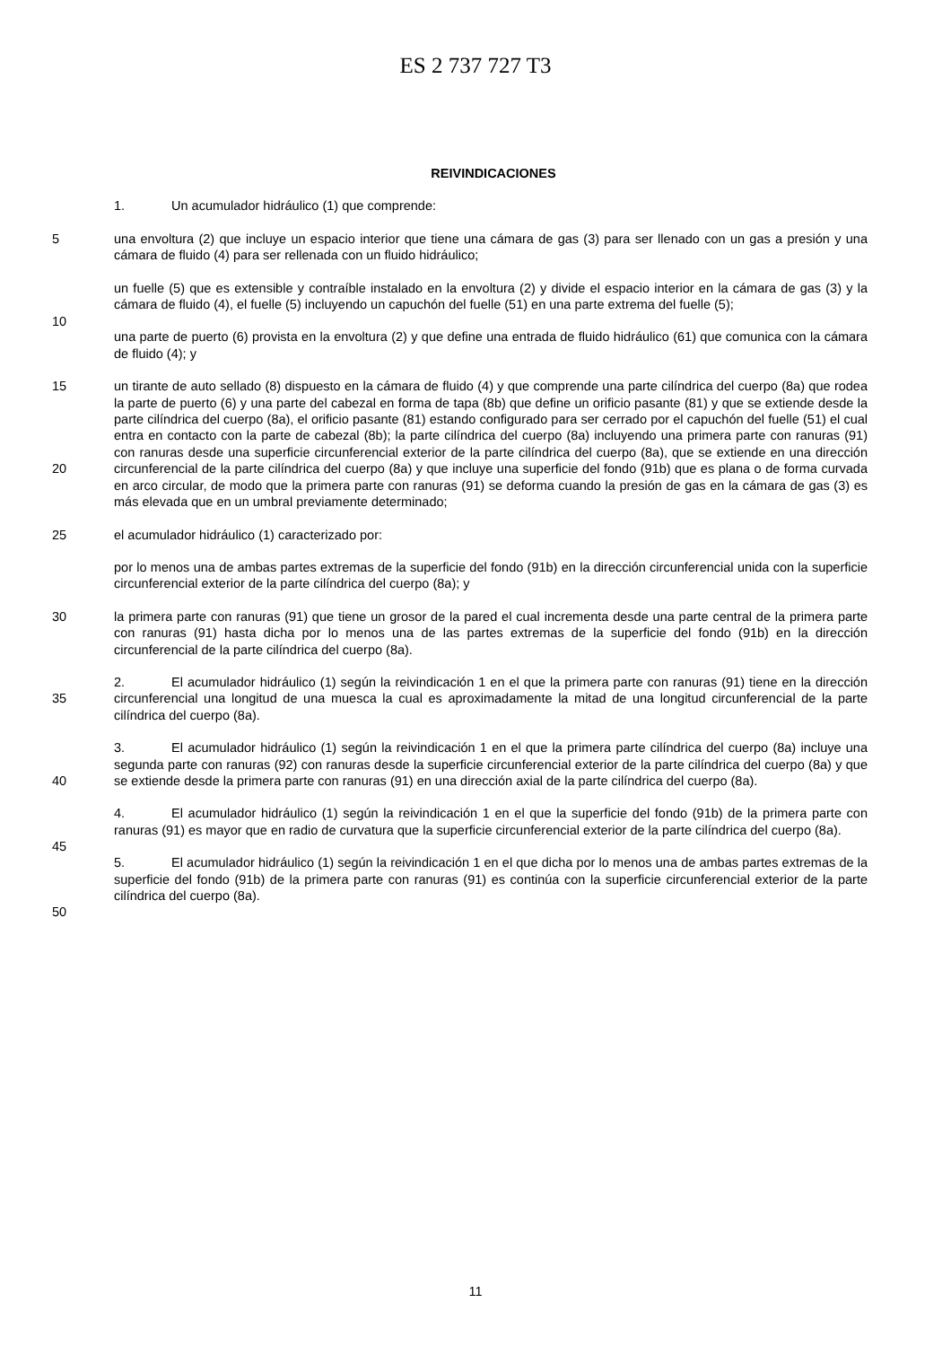ES 2 737 727 T3
REIVINDICACIONES
1. Un acumulador hidráulico (1) que comprende:
5
una envoltura (2) que incluye un espacio interior que tiene una cámara de gas (3) para ser llenado con un gas a presión y una cámara de fluido (4) para ser rellenada con un fluido hidráulico;
10
un fuelle (5) que es extensible y contraíble instalado en la envoltura (2) y divide el espacio interior en la cámara de gas (3) y la cámara de fluido (4), el fuelle (5) incluyendo un capuchón del fuelle (51) en una parte extrema del fuelle (5);
una parte de puerto (6) provista en la envoltura (2) y que define una entrada de fluido hidráulico (61) que comunica con la cámara de fluido (4); y
15
20
un tirante de auto sellado (8) dispuesto en la cámara de fluido (4) y que comprende una parte cilíndrica del cuerpo (8a) que rodea la parte de puerto (6) y una parte del cabezal en forma de tapa (8b) que define un orificio pasante (81) y que se extiende desde la parte cilíndrica del cuerpo (8a), el orificio pasante (81) estando configurado para ser cerrado por el capuchón del fuelle (51) el cual entra en contacto con la parte de cabezal (8b); la parte cilíndrica del cuerpo (8a) incluyendo una primera parte con ranuras (91) con ranuras desde una superficie circunferencial exterior de la parte cilíndrica del cuerpo (8a), que se extiende en una dirección circunferencial de la parte cilíndrica del cuerpo (8a) y que incluye una superficie del fondo (91b) que es plana o de forma curvada en arco circular, de modo que la primera parte con ranuras (91) se deforma cuando la presión de gas en la cámara de gas (3) es más elevada que en un umbral previamente determinado;
25
el acumulador hidráulico (1) caracterizado por:
por lo menos una de ambas partes extremas de la superficie del fondo (91b) en la dirección circunferencial unida con la superficie circunferencial exterior de la parte cilíndrica del cuerpo (8a); y
30
la primera parte con ranuras (91) que tiene un grosor de la pared el cual incrementa desde una parte central de la primera parte con ranuras (91) hasta dicha por lo menos una de las partes extremas de la superficie del fondo (91b) en la dirección circunferencial de la parte cilíndrica del cuerpo (8a).
35
2. El acumulador hidráulico (1) según la reivindicación 1 en el que la primera parte con ranuras (91) tiene en la dirección circunferencial una longitud de una muesca la cual es aproximadamente la mitad de una longitud circunferencial de la parte cilíndrica del cuerpo (8a).
40
3. El acumulador hidráulico (1) según la reivindicación 1 en el que la primera parte cilíndrica del cuerpo (8a) incluye una segunda parte con ranuras (92) con ranuras desde la superficie circunferencial exterior de la parte cilíndrica del cuerpo (8a) y que se extiende desde la primera parte con ranuras (91) en una dirección axial de la parte cilíndrica del cuerpo (8a).
45
4. El acumulador hidráulico (1) según la reivindicación 1 en el que la superficie del fondo (91b) de la primera parte con ranuras (91) es mayor que en radio de curvatura que la superficie circunferencial exterior de la parte cilíndrica del cuerpo (8a).
50
5. El acumulador hidráulico (1) según la reivindicación 1 en el que dicha por lo menos una de ambas partes extremas de la superficie del fondo (91b) de la primera parte con ranuras (91) es continúa con la superficie circunferencial exterior de la parte cilíndrica del cuerpo (8a).
11